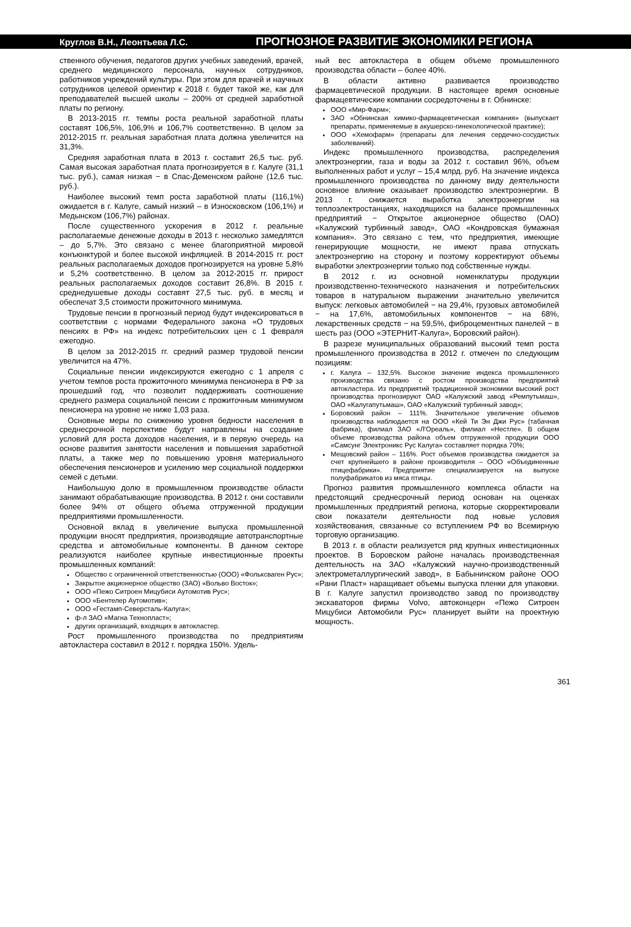Круглов В.Н., Леонтьева Л.С.
ПРОГНОЗНОЕ РАЗВИТИЕ ЭКОНОМИКИ РЕГИОНА
ственного обучения, педагогов других учебных заведений, врачей, среднего медицинского персонала, научных сотрудников, работников учреждений культуры. При этом для врачей и научных сотрудников целевой ориентир к 2018 г. будет такой же, как для преподавателей высшей школы – 200% от средней заработной платы по региону.
В 2013-2015 гг. темпы роста реальной заработной платы составят 106,5%, 106,9% и 106,7% соответственно. В целом за 2012-2015 гг. реальная заработная плата должна увеличится на 31,3%.
Средняя заработная плата в 2013 г. составит 26,5 тыс. руб. Самая высокая заработная плата прогнозируется в г. Калуге (31,1 тыс. руб.), самая низкая − в Спас-Деменском районе (12,6 тыс. руб.).
Наиболее высокий темп роста заработной платы (116,1%) ожидается в г. Калуге, самый низкий – в Износковском (106,1%) и Медынском (106,7%) районах.
После существенного ускорения в 2012 г. реальные располагаемые денежные доходы в 2013 г. несколько замедлятся – до 5,7%. Это связано с менее благоприятной мировой конъюнктурой и более высокой инфляцией. В 2014-2015 гг. рост реальных располагаемых доходов прогнозируется на уровне 5,8% и 5,2% соответственно. В целом за 2012-2015 гг. прирост реальных располагаемых доходов составит 26,8%. В 2015 г. среднедушевые доходы составят 27,5 тыс. руб. в месяц и обеспечат 3,5 стоимости прожиточного минимума.
Трудовые пенсии в прогнозный период будут индексироваться в соответствии с нормами Федерального закона «О трудовых пенсиях в РФ» на индекс потребительских цен с 1 февраля ежегодно.
В целом за 2012-2015 гг. средний размер трудовой пенсии увеличится на 47%.
Социальные пенсии индексируются ежегодно с 1 апреля с учетом темпов роста прожиточного минимума пенсионера в РФ за прошедший год, что позволит поддерживать соотношение среднего размера социальной пенсии с прожиточным минимумом пенсионера на уровне не ниже 1,03 раза.
Основные меры по снижению уровня бедности населения в среднесрочной перспективе будут направлены на создание условий для роста доходов населения, и в первую очередь на основе развития занятости населения и повышения заработной платы, а также мер по повышению уровня материального обеспечения пенсионеров и усилению мер социальной поддержки семей с детьми.
Наибольшую долю в промышленном производстве области занимают обрабатывающие производства. В 2012 г. они составили более 94% от общего объема отгруженной продукции предприятиями промышленности.
Основной вклад в увеличение выпуска промышленной продукции вносят предприятия, производящие автотранспортные средства и автомобильные компоненты. В данном секторе реализуются наиболее крупные инвестиционные проекты промышленных компаний:
Общество с ограниченной ответственностью (ООО) «Фольксваген Рус»;
Закрытое акционерное общество (ЗАО) «Вольво Восток»;
ООО «Пежо Ситроен Мицубиси Аутомотив Рус»;
ООО «Бентелер Аутомотив»;
ООО «Гестамп-Северсталь-Калуга»;
ф-л ЗАО «Магна Технопласт»;
других организаций, входящих в автокластер.
Рост промышленного производства по предприятиям автокластера составил в 2012 г. порядка 150%. Удель-
ный вес автокластера в общем объеме промышленного производства области – более 40%.
В области активно развивается производство фармацевтической продукции. В настоящее время основные фармацевтические компании сосредоточены в г. Обнинске:
ООО «Мир-Фарм»;
ЗАО «Обнинская химико-фармацевтическая компания» (выпускает препараты, применяемые в акушерско-гинекологической практике);
ООО «Хемофарм» (препараты для лечения сердечно-сосудистых заболеваний).
Индекс промышленного производства, распределения электроэнергии, газа и воды за 2012 г. составил 96%, объем выполненных работ и услуг – 15,4 млрд. руб. На значение индекса промышленного производства по данному виду деятельности основное влияние оказывает производство электроэнергии. В 2013 г. снижается выработка электроэнергии на теплоэлектростанциях, находящихся на балансе промышленных предприятий − Открытое акционерное общество (ОАО) «Калужский турбинный завод», ОАО «Кондровская бумажная компания». Это связано с тем, что предприятия, имеющие генерирующие мощности, не имеют права отпускать электроэнергию на сторону и поэтому корректируют объемы выработки электроэнергии только под собственные нужды.
В 2012 г. из основной номенклатуры продукции производственно-технического назначения и потребительских товаров в натуральном выражении значительно увеличится выпуск: легковых автомобилей − на 29,4%, грузовых автомобилей − на 17,6%, автомобильных компонентов − на 68%, лекарственных средств − на 59,5%, фиброцементных панелей − в шесть раз (ООО «ЭТЕРНИТ-Калуга», Боровский район).
В разрезе муниципальных образований высокий темп роста промышленного производства в 2012 г. отмечен по следующим позициям:
г. Калуга – 132,5%. Высокое значение индекса промышленного производства связано с ростом производства предприятий автокластера. Из предприятий традиционной экономики высокий рост производства прогнозируют ОАО «Калужский завод «Ремпутьмаш», ОАО «Калугапутьмаш», ОАО «Калужский турбинный завод»;
Боровский район – 111%. Значительное увеличение объемов производства наблюдается на ООО «Кей Ти Эн Джи Рус» (табачная фабрика), филиал ЗАО «Л'Ореаль», филиал «Нестле». В общем объеме производства района объем отгруженной продукции ООО «Самсунг Электроникс Рус Калуга» составляет порядка 70%;
Мещовский район – 116%. Рост объемов производства ожидается за счет крупнейшего в районе производителя – ООО «Объединенные птицефабрики». Предприятие специализируется на выпуске полуфабрикатов из мяса птицы.
Прогноз развития промышленного комплекса области на предстоящий среднесрочный период основан на оценках промышленных предприятий региона, которые скорректировали свои показатели деятельности под новые условия хозяйствования, связанные со вступлением РФ во Всемирную торговую организацию.
В 2013 г. в области реализуется ряд крупных инвестиционных проектов. В Боровском районе началась производственная деятельность на ЗАО «Калужский научно-производственный электрометаллургический завод», в Бабынинском районе ООО «Рани Пласт» наращивает объемы выпуска пленки для упаковки. В г. Калуге запустил производство завод по производству экскаваторов фирмы Volvo, автоконцерн «Пежо Ситроен Мицубиси Автомобили Рус» планирует выйти на проектную мощность.
361